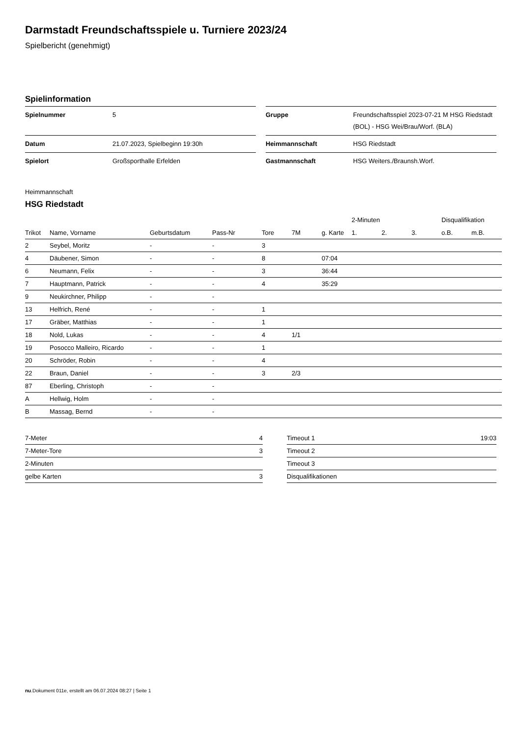Darmstadt Freundschaftsspiele u. Turniere 2023/24
Spielbericht (genehmigt)
Spielinformation
| Spielnummer | 5 |
| Datum | 21.07.2023, Spielbeginn 19:30h |
| Spielort | Großsporthalle Erfelden |
| Gruppe | Freundschaftsspiel 2023-07-21 M HSG Riedstadt (BOL) - HSG Wei/Brau/Worf. (BLA) |
| Heimmannschaft | HSG Riedstadt |
| Gastmannschaft | HSG Weiters./Braunsh.Worf. |
Heimmannschaft
HSG Riedstadt
| | | | | | | | 2-Minuten | | | Disqualifikation | |
| --- | --- | --- | --- | --- | --- | --- | --- | --- | --- | --- | --- |
| Trikot | Name, Vorname | Geburtsdatum | Pass-Nr | Tore | 7M | g. Karte | 1. | 2. | 3. | o.B. | m.B. |
| 2 | Seybel, Moritz | - | - | 3 | | | | | | | |
| 4 | Däubener, Simon | - | - | 8 | | 07:04 | | | | | |
| 6 | Neumann, Felix | - | - | 3 | | 36:44 | | | | | |
| 7 | Hauptmann, Patrick | - | - | 4 | | 35:29 | | | | | |
| 9 | Neukirchner, Philipp | - | - | | | | | | | | |
| 13 | Helfrich, René | - | - | 1 | | | | | | | |
| 17 | Gräber, Matthias | - | - | 1 | | | | | | | |
| 18 | Nold, Lukas | - | - | 4 | 1/1 | | | | | | |
| 19 | Posocco Malleiro, Ricardo | - | - | 1 | | | | | | | |
| 20 | Schröder, Robin | - | - | 4 | | | | | | | |
| 22 | Braun, Daniel | - | - | 3 | 2/3 | | | | | | |
| 87 | Eberling, Christoph | - | - | | | | | | | | |
| A | Hellwig, Holm | - | - | | | | | | | | |
| B | Massag, Bernd | - | - | | | | | | | | |
| 7-Meter | 4 |
| 7-Meter-Tore | 3 |
| 2-Minuten | |
| gelbe Karten | 3 |
| Timeout 1 | 19:03 |
| Timeout 2 | |
| Timeout 3 | |
| Disqualifikationen | |
nu.Dokument 011e, erstellt am 06.07.2024 08:27 | Seite 1